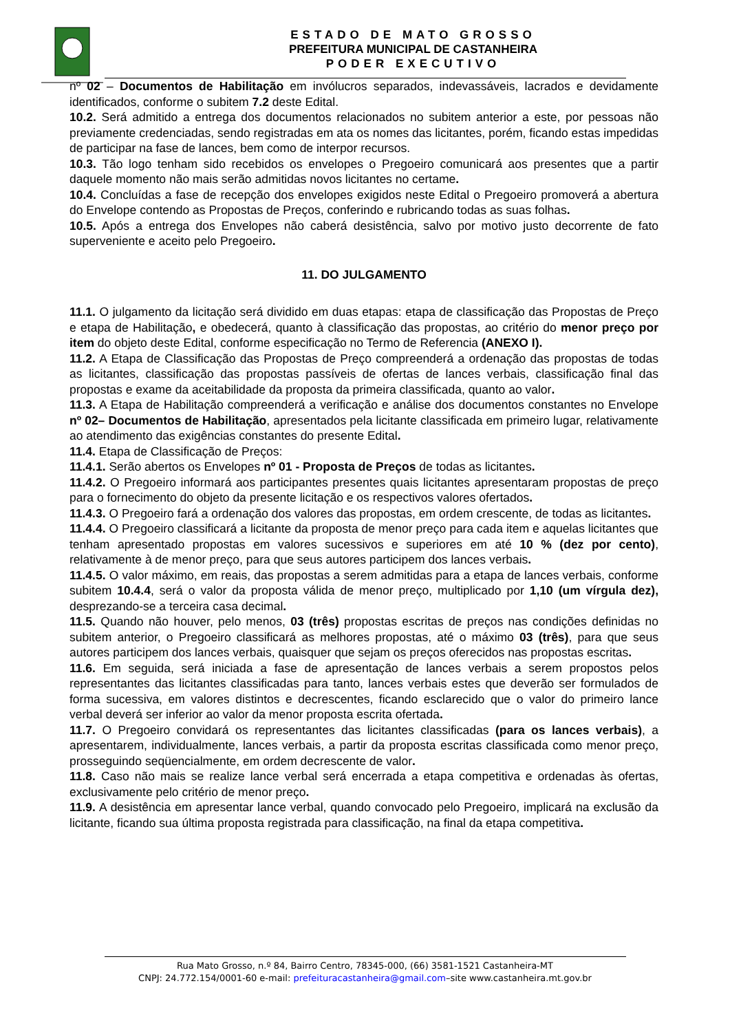ESTADO DE MATO GROSSO
PREFEITURA MUNICIPAL DE CASTANHEIRA
PODER EXECUTIVO
nº 02 – Documentos de Habilitação em invólucros separados, indevassáveis, lacrados e devidamente identificados, conforme o subitem 7.2 deste Edital.
10.2. Será admitido a entrega dos documentos relacionados no subitem anterior a este, por pessoas não previamente credenciadas, sendo registradas em ata os nomes das licitantes, porém, ficando estas impedidas de participar na fase de lances, bem como de interpor recursos.
10.3. Tão logo tenham sido recebidos os envelopes o Pregoeiro comunicará aos presentes que a partir daquele momento não mais serão admitidas novos licitantes no certame.
10.4. Concluídas a fase de recepção dos envelopes exigidos neste Edital o Pregoeiro promoverá a abertura do Envelope contendo as Propostas de Preços, conferindo e rubricando todas as suas folhas.
10.5. Após a entrega dos Envelopes não caberá desistência, salvo por motivo justo decorrente de fato superveniente e aceito pelo Pregoeiro.
11. DO JULGAMENTO
11.1. O julgamento da licitação será dividido em duas etapas: etapa de classificação das Propostas de Preço e etapa de Habilitação, e obedecerá, quanto à classificação das propostas, ao critério do menor preço por item do objeto deste Edital, conforme especificação no Termo de Referencia (ANEXO I).
11.2. A Etapa de Classificação das Propostas de Preço compreenderá a ordenação das propostas de todas as licitantes, classificação das propostas passíveis de ofertas de lances verbais, classificação final das propostas e exame da aceitabilidade da proposta da primeira classificada, quanto ao valor.
11.3. A Etapa de Habilitação compreenderá a verificação e análise dos documentos constantes no Envelope nº 02– Documentos de Habilitação, apresentados pela licitante classificada em primeiro lugar, relativamente ao atendimento das exigências constantes do presente Edital.
11.4. Etapa de Classificação de Preços:
11.4.1. Serão abertos os Envelopes nº 01 - Proposta de Preços de todas as licitantes.
11.4.2. O Pregoeiro informará aos participantes presentes quais licitantes apresentaram propostas de preço para o fornecimento do objeto da presente licitação e os respectivos valores ofertados.
11.4.3. O Pregoeiro fará a ordenação dos valores das propostas, em ordem crescente, de todas as licitantes.
11.4.4. O Pregoeiro classificará a licitante da proposta de menor preço para cada item e aquelas licitantes que tenham apresentado propostas em valores sucessivos e superiores em até 10 % (dez por cento), relativamente à de menor preço, para que seus autores participem dos lances verbais.
11.4.5. O valor máximo, em reais, das propostas a serem admitidas para a etapa de lances verbais, conforme subitem 10.4.4, será o valor da proposta válida de menor preço, multiplicado por 1,10 (um vírgula dez), desprezando-se a terceira casa decimal.
11.5. Quando não houver, pelo menos, 03 (três) propostas escritas de preços nas condições definidas no subitem anterior, o Pregoeiro classificará as melhores propostas, até o máximo 03 (três), para que seus autores participem dos lances verbais, quaisquer que sejam os preços oferecidos nas propostas escritas.
11.6. Em seguida, será iniciada a fase de apresentação de lances verbais a serem propostos pelos representantes das licitantes classificadas para tanto, lances verbais estes que deverão ser formulados de forma sucessiva, em valores distintos e decrescentes, ficando esclarecido que o valor do primeiro lance verbal deverá ser inferior ao valor da menor proposta escrita ofertada.
11.7. O Pregoeiro convidará os representantes das licitantes classificadas (para os lances verbais), a apresentarem, individualmente, lances verbais, a partir da proposta escritas classificada como menor preço, prosseguindo seqüencialmente, em ordem decrescente de valor.
11.8. Caso não mais se realize lance verbal será encerrada a etapa competitiva e ordenadas às ofertas, exclusivamente pelo critério de menor preço.
11.9. A desistência em apresentar lance verbal, quando convocado pelo Pregoeiro, implicará na exclusão da licitante, ficando sua última proposta registrada para classificação, na final da etapa competitiva.
Rua Mato Grosso, n.º 84, Bairro Centro, 78345-000, (66) 3581-1521 Castanheira-MT
CNPJ: 24.772.154/0001-60 e-mail: prefeituracastanheira@gmail.com–site www.castanheira.mt.gov.br